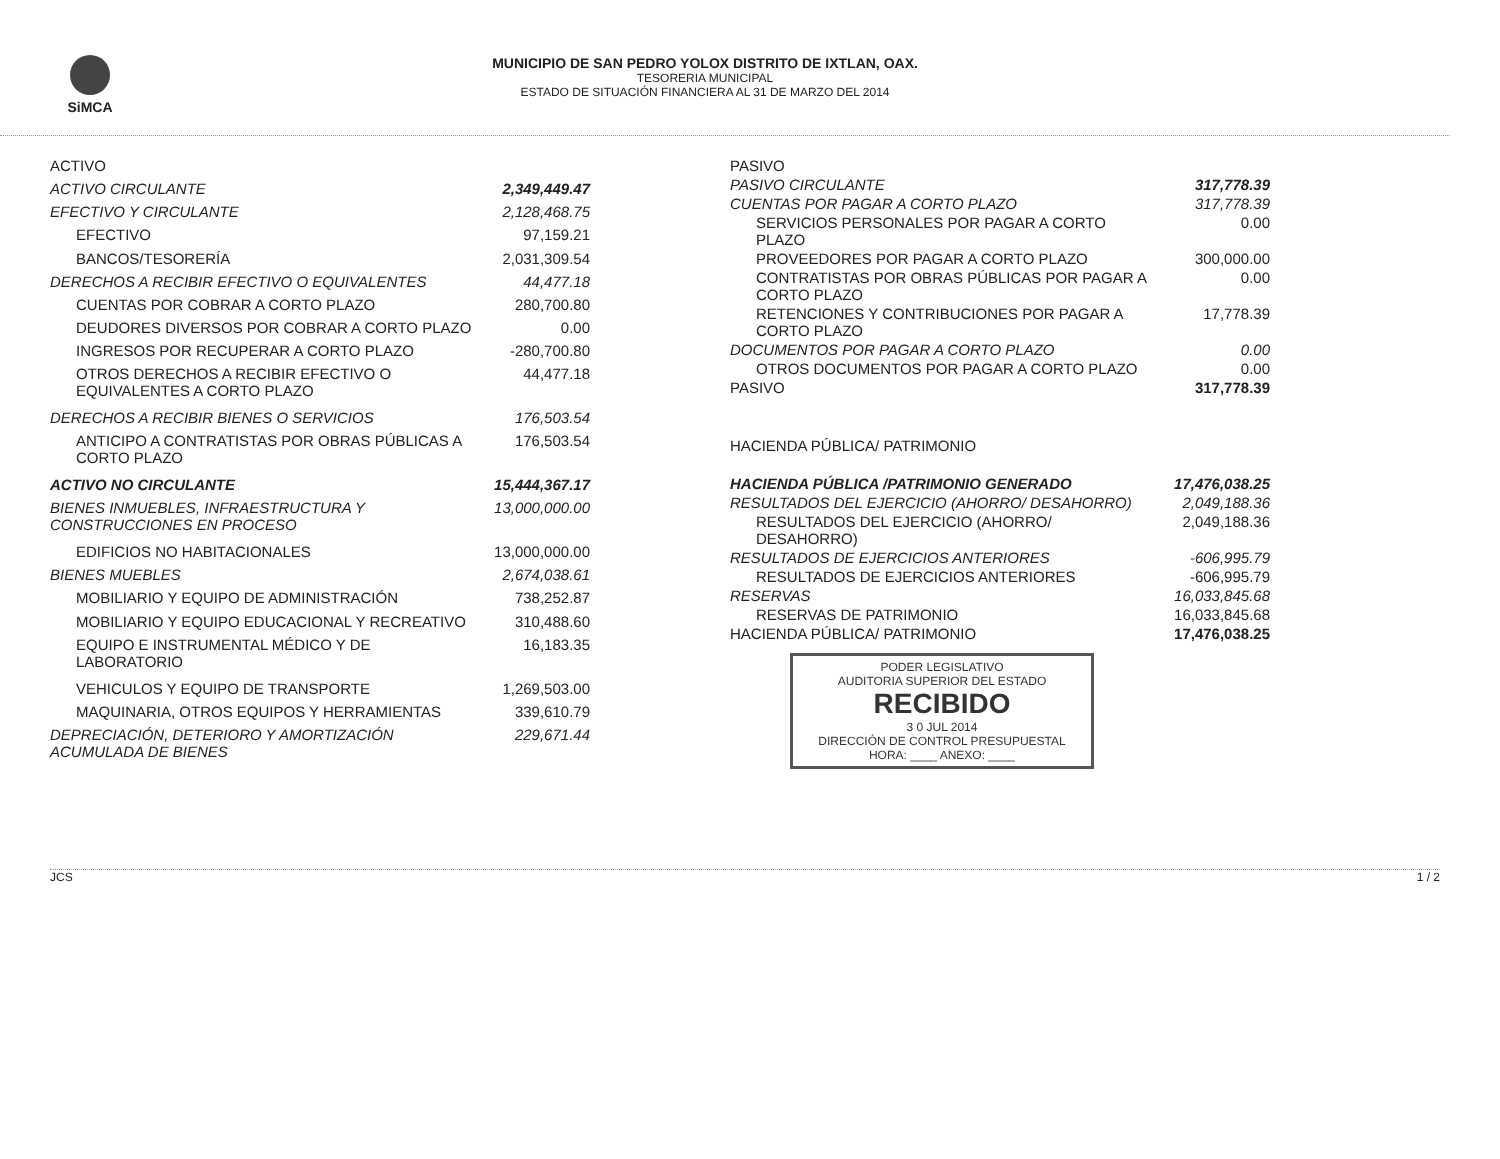SiMCA MUNICIPIO DE SAN PEDRO YOLOX DISTRITO DE IXTLAN, OAX.
TESORERIA MUNICIPAL
ESTADO DE SITUACIÓN FINANCIERA AL 31 DE MARZO DEL 2014
| ACTIVO | |
| ACTIVO CIRCULANTE | 2,349,449.47 |
| EFECTIVO Y CIRCULANTE | 2,128,468.75 |
| EFECTIVO | 97,159.21 |
| BANCOS/TESORERÍA | 2,031,309.54 |
| DERECHOS A RECIBIR EFECTIVO O EQUIVALENTES | 44,477.18 |
| CUENTAS POR COBRAR A CORTO PLAZO | 280,700.80 |
| DEUDORES DIVERSOS POR COBRAR A CORTO PLAZO | 0.00 |
| INGRESOS POR RECUPERAR A CORTO PLAZO | -280,700.80 |
| OTROS DERECHOS A RECIBIR EFECTIVO O EQUIVALENTES A CORTO PLAZO | 44,477.18 |
| DERECHOS A RECIBIR BIENES O SERVICIOS | 176,503.54 |
| ANTICIPO A CONTRATISTAS POR OBRAS PÚBLICAS A CORTO PLAZO | 176,503.54 |
| ACTIVO NO CIRCULANTE | 15,444,367.17 |
| BIENES INMUEBLES, INFRAESTRUCTURA Y CONSTRUCCIONES EN PROCESO | 13,000,000.00 |
| EDIFICIOS NO HABITACIONALES | 13,000,000.00 |
| BIENES MUEBLES | 2,674,038.61 |
| MOBILIARIO Y EQUIPO DE ADMINISTRACIÓN | 738,252.87 |
| MOBILIARIO Y EQUIPO EDUCACIONAL Y RECREATIVO | 310,488.60 |
| EQUIPO E INSTRUMENTAL MÉDICO Y DE LABORATORIO | 16,183.35 |
| VEHICULOS Y EQUIPO DE TRANSPORTE | 1,269,503.00 |
| MAQUINARIA, OTROS EQUIPOS Y HERRAMIENTAS | 339,610.79 |
| DEPRECIACIÓN, DETERIORO Y AMORTIZACIÓN ACUMULADA DE BIENES | 229,671.44 |
| PASIVO | |
| PASIVO CIRCULANTE | 317,778.39 |
| CUENTAS POR PAGAR A CORTO PLAZO | 317,778.39 |
| SERVICIOS PERSONALES POR PAGAR A CORTO PLAZO | 0.00 |
| PROVEEDORES POR PAGAR A CORTO PLAZO | 300,000.00 |
| CONTRATISTAS POR OBRAS PÚBLICAS POR PAGAR A CORTO PLAZO | 0.00 |
| RETENCIONES Y CONTRIBUCIONES POR PAGAR A CORTO PLAZO | 17,778.39 |
| DOCUMENTOS POR PAGAR A CORTO PLAZO | 0.00 |
| OTROS DOCUMENTOS POR PAGAR A CORTO PLAZO | 0.00 |
| PASIVO | 317,778.39 |
| HACIENDA PÚBLICA/ PATRIMONIO | |
| HACIENDA PÚBLICA /PATRIMONIO GENERADO | 17,476,038.25 |
| RESULTADOS DEL EJERCICIO (AHORRO/ DESAHORRO) | 2,049,188.36 |
| RESULTADOS DEL EJERCICIO (AHORRO/ DESAHORRO) | 2,049,188.36 |
| RESULTADOS DE EJERCICIOS ANTERIORES | -606,995.79 |
| RESULTADOS DE EJERCICIOS ANTERIORES | -606,995.79 |
| RESERVAS | 16,033,845.68 |
| RESERVAS DE PATRIMONIO | 16,033,845.68 |
| HACIENDA PÚBLICA/ PATRIMONIO | 17,476,038.25 |
PODER LEGISLATIVO
AUDITORIA SUPERIOR DEL ESTADO
RECIBIDO
3 0 JUL 2014
DIRECCIÓN DE CONTROL PRESUPUESTAL
HORA: ____ ANEXO: ____
JCS 1 / 2